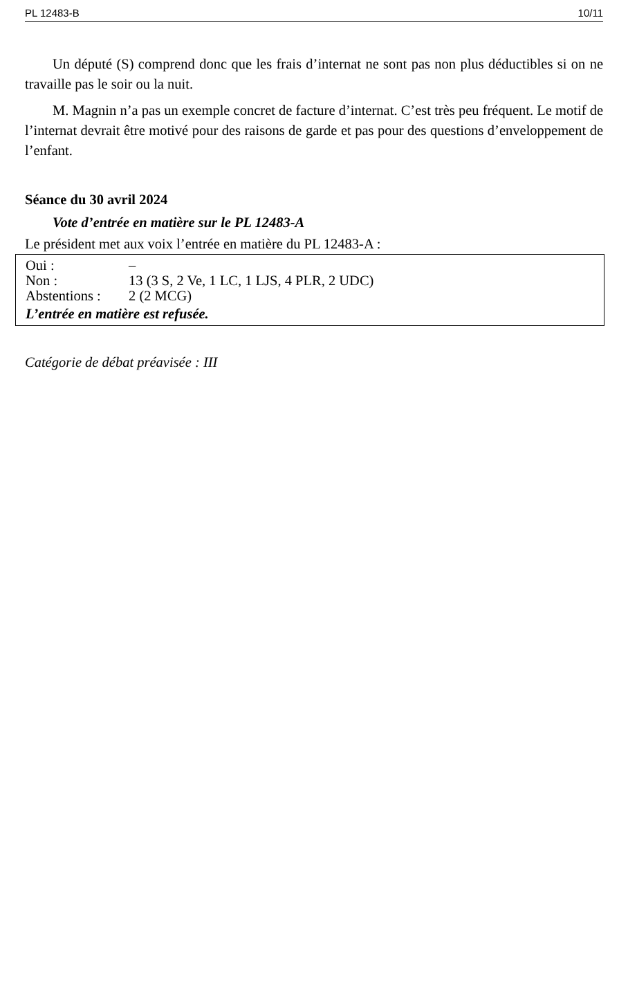PL 12483-B 10/11
Un député (S) comprend donc que les frais d’internat ne sont pas non plus déductibles si on ne travaille pas le soir ou la nuit.
M. Magnin n’a pas un exemple concret de facture d’internat. C’est très peu fréquent. Le motif de l’internat devrait être motivé pour des raisons de garde et pas pour des questions d’enveloppement de l’enfant.
Séance du 30 avril 2024
Vote d’entrée en matière sur le PL 12483-A
Le président met aux voix l’entrée en matière du PL 12483-A :
| Oui : | – |
| Non : | 13 (3 S, 2 Ve, 1 LC, 1 LJS, 4 PLR, 2 UDC) |
| Abstentions : | 2 (2 MCG) |
| L’entrée en matière est refusée. | |
Catégorie de débat préavisée : III